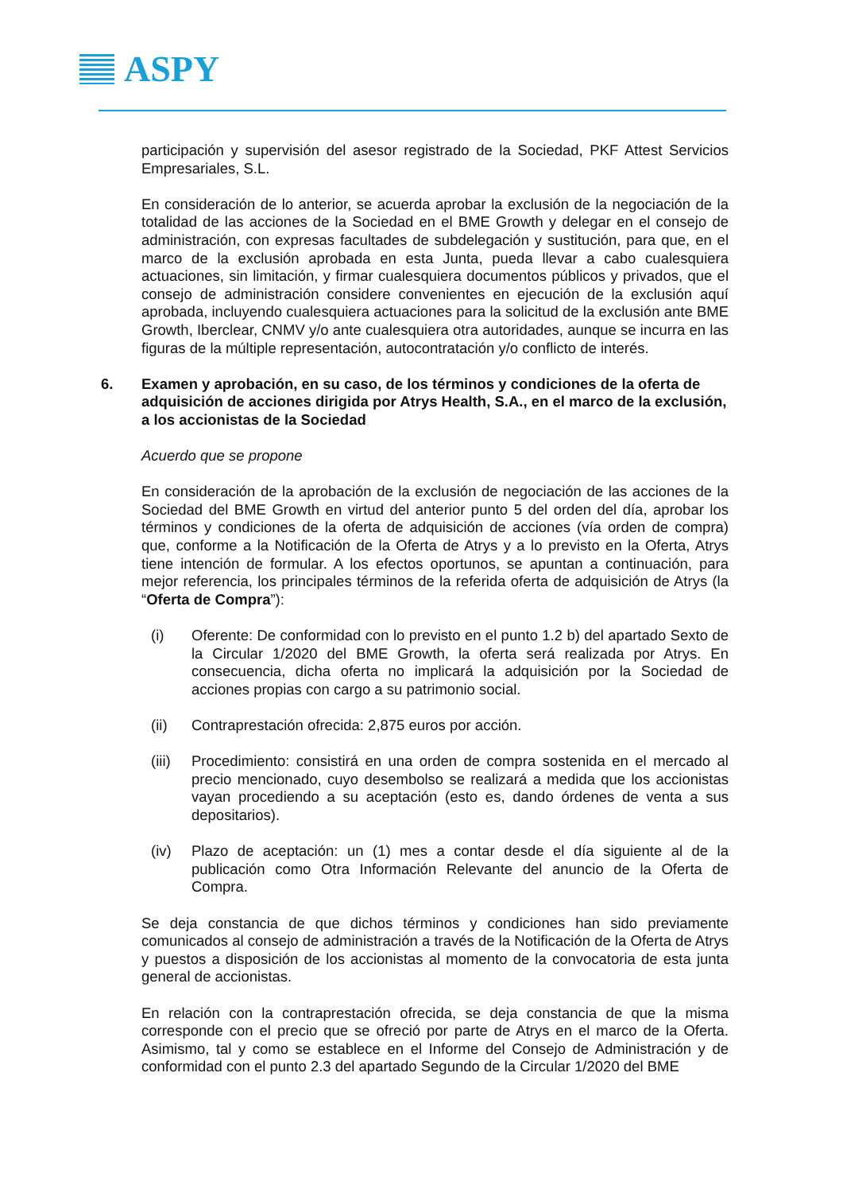ASPY
participación y supervisión del asesor registrado de la Sociedad, PKF Attest Servicios Empresariales, S.L.
En consideración de lo anterior, se acuerda aprobar la exclusión de la negociación de la totalidad de las acciones de la Sociedad en el BME Growth y delegar en el consejo de administración, con expresas facultades de subdelegación y sustitución, para que, en el marco de la exclusión aprobada en esta Junta, pueda llevar a cabo cualesquiera actuaciones, sin limitación, y firmar cualesquiera documentos públicos y privados, que el consejo de administración considere convenientes en ejecución de la exclusión aquí aprobada, incluyendo cualesquiera actuaciones para la solicitud de la exclusión ante BME Growth, Iberclear, CNMV y/o ante cualesquiera otra autoridades, aunque se incurra en las figuras de la múltiple representación, autocontratación y/o conflicto de interés.
6. Examen y aprobación, en su caso, de los términos y condiciones de la oferta de adquisición de acciones dirigida por Atrys Health, S.A., en el marco de la exclusión, a los accionistas de la Sociedad
Acuerdo que se propone
En consideración de la aprobación de la exclusión de negociación de las acciones de la Sociedad del BME Growth en virtud del anterior punto 5 del orden del día, aprobar los términos y condiciones de la oferta de adquisición de acciones (vía orden de compra) que, conforme a la Notificación de la Oferta de Atrys y a lo previsto en la Oferta, Atrys tiene intención de formular. A los efectos oportunos, se apuntan a continuación, para mejor referencia, los principales términos de la referida oferta de adquisición de Atrys (la “Oferta de Compra”):
(i) Oferente: De conformidad con lo previsto en el punto 1.2 b) del apartado Sexto de la Circular 1/2020 del BME Growth, la oferta será realizada por Atrys. En consecuencia, dicha oferta no implicará la adquisición por la Sociedad de acciones propias con cargo a su patrimonio social.
(ii) Contraprestación ofrecida: 2,875 euros por acción.
(iii)
Procedimiento: consistirá en una orden de compra sostenida en el mercado al precio mencionado, cuyo desembolso se realizará a medida que los accionistas vayan procediendo a su aceptación (esto es, dando órdenes de venta a sus depositarios).
(iv) Plazo de aceptación: un (1) mes a contar desde el día siguiente al de la publicación como Otra Información Relevante del anuncio de la Oferta de Compra.
Se deja constancia de que dichos términos y condiciones han sido previamente comunicados al consejo de administración a través de la Notificación de la Oferta de Atrys y puestos a disposición de los accionistas al momento de la convocatoria de esta junta general de accionistas.
En relación con la contraprestación ofrecida, se deja constancia de que la misma corresponde con el precio que se ofreció por parte de Atrys en el marco de la Oferta. Asimismo, tal y como se establece en el Informe del Consejo de Administración y de conformidad con el punto 2.3 del apartado Segundo de la Circular 1/2020 del BME